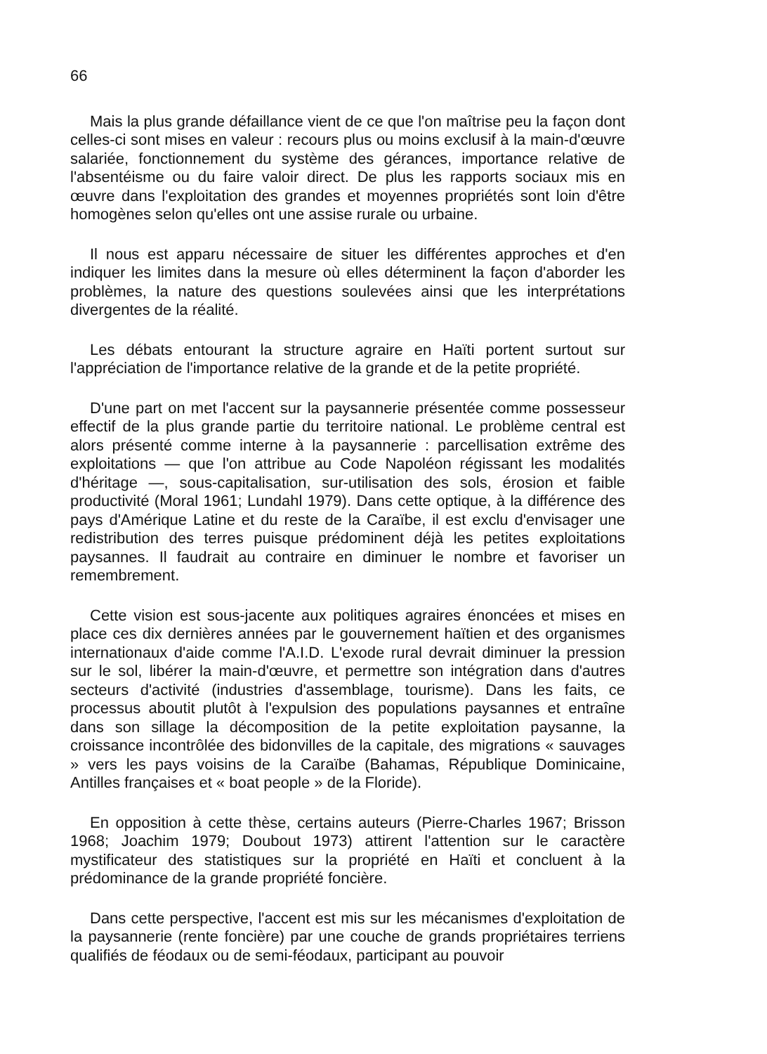66
Mais la plus grande défaillance vient de ce que l'on maîtrise peu la façon dont celles-ci sont mises en valeur : recours plus ou moins exclusif à la main-d'œuvre salariée, fonctionnement du système des gérances, importance relative de l'absentéisme ou du faire valoir direct. De plus les rapports sociaux mis en œuvre dans l'exploitation des grandes et moyennes propriétés sont loin d'être homogènes selon qu'elles ont une assise rurale ou urbaine.
Il nous est apparu nécessaire de situer les différentes approches et d'en indiquer les limites dans la mesure où elles déterminent la façon d'aborder les problèmes, la nature des questions soulevées ainsi que les interprétations divergentes de la réalité.
Les débats entourant la structure agraire en Haïti portent surtout sur l'appréciation de l'importance relative de la grande et de la petite propriété.
D'une part on met l'accent sur la paysannerie présentée comme possesseur effectif de la plus grande partie du territoire national. Le problème central est alors présenté comme interne à la paysannerie : parcellisation extrême des exploitations — que l'on attribue au Code Napoléon régissant les modalités d'héritage —, sous-capitalisation, sur-utilisation des sols, érosion et faible productivité (Moral 1961; Lundahl 1979). Dans cette optique, à la différence des pays d'Amérique Latine et du reste de la Caraïbe, il est exclu d'envisager une redistribution des terres puisque prédominent déjà les petites exploitations paysannes. Il faudrait au contraire en diminuer le nombre et favoriser un remembrement.
Cette vision est sous-jacente aux politiques agraires énoncées et mises en place ces dix dernières années par le gouvernement haïtien et des organismes internationaux d'aide comme l'A.I.D. L'exode rural devrait diminuer la pression sur le sol, libérer la main-d'œuvre, et permettre son intégration dans d'autres secteurs d'activité (industries d'assemblage, tourisme). Dans les faits, ce processus aboutit plutôt à l'expulsion des populations paysannes et entraîne dans son sillage la décomposition de la petite exploitation paysanne, la croissance incontrôlée des bidonvilles de la capitale, des migrations « sauvages » vers les pays voisins de la Caraïbe (Bahamas, République Dominicaine, Antilles françaises et « boat people » de la Floride).
En opposition à cette thèse, certains auteurs (Pierre-Charles 1967; Brisson 1968; Joachim 1979; Doubout 1973) attirent l'attention sur le caractère mystificateur des statistiques sur la propriété en Haïti et concluent à la prédominance de la grande propriété foncière.
Dans cette perspective, l'accent est mis sur les mécanismes d'exploitation de la paysannerie (rente foncière) par une couche de grands propriétaires terriens qualifiés de féodaux ou de semi-féodaux, participant au pouvoir